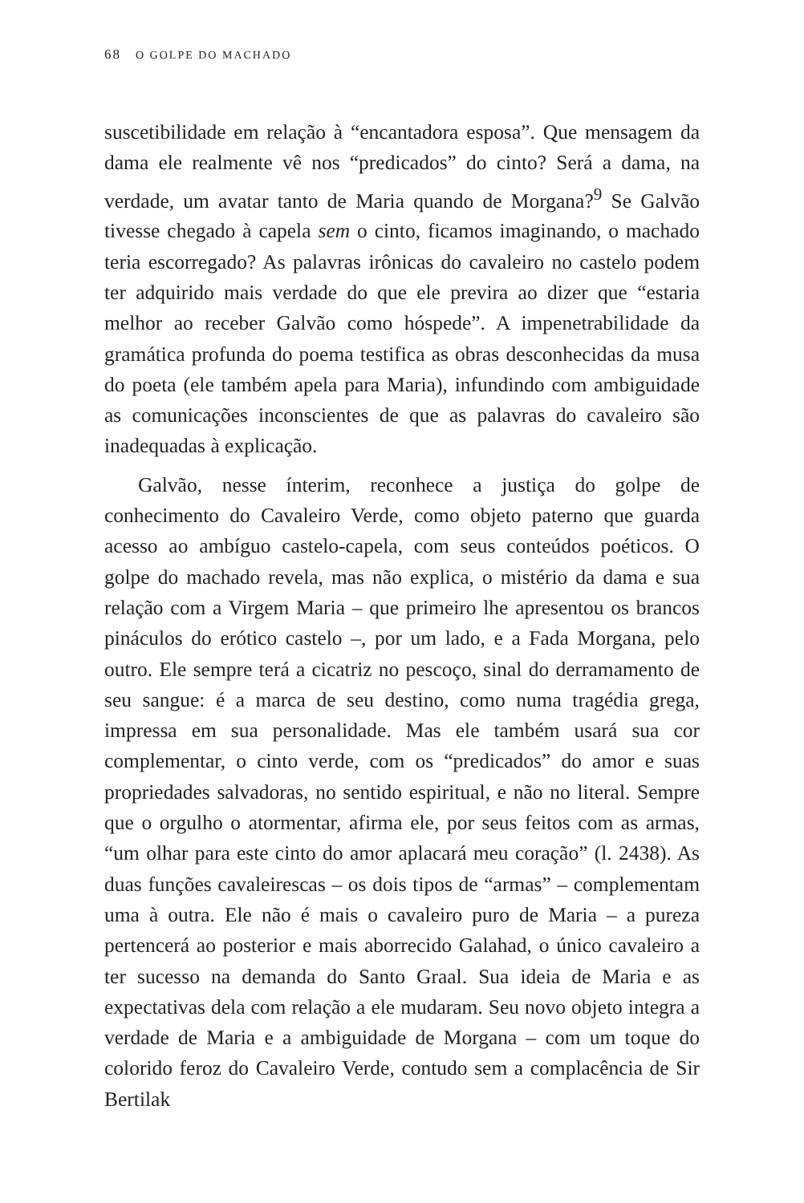68 O GOLPE DO MACHADO
suscetibilidade em relação à “encantadora esposa”. Que mensagem da dama ele realmente vê nos “predicados” do cinto? Será a dama, na verdade, um avatar tanto de Maria quando de Morgana?<sup>9</sup> Se Galvão tivesse chegado à capela sem o cinto, ficamos imaginando, o machado teria escorregado? As palavras irônicas do cavaleiro no castelo podem ter adquirido mais verdade do que ele previra ao dizer que “estaria melhor ao receber Galvão como hóspede”. A impenetrabilidade da gramática profunda do poema testifica as obras desconhecidas da musa do poeta (ele também apela para Maria), infundindo com ambiguidade as comunicações inconscientes de que as palavras do cavaleiro são inadequadas à explicação.
Galvão, nesse ínterim, reconhece a justiça do golpe de conhecimento do Cavaleiro Verde, como objeto paterno que guarda acesso ao ambíguo castelo-capela, com seus conteúdos poéticos. O golpe do machado revela, mas não explica, o mistério da dama e sua relação com a Virgem Maria – que primeiro lhe apresentou os brancos pináculos do erótico castelo –, por um lado, e a Fada Morgana, pelo outro. Ele sempre terá a cicatriz no pescoço, sinal do derramamento de seu sangue: é a marca de seu destino, como numa tragédia grega, impressa em sua personalidade. Mas ele também usará sua cor complementar, o cinto verde, com os “predicados” do amor e suas propriedades salvadoras, no sentido espiritual, e não no literal. Sempre que o orgulho o atormentar, afirma ele, por seus feitos com as armas, “um olhar para este cinto do amor aplacará meu coração” (l. 2438). As duas funções cavaleirescas – os dois tipos de “armas” – complementam uma à outra. Ele não é mais o cavaleiro puro de Maria – a pureza pertencerá ao posterior e mais aborrecido Galahad, o único cavaleiro a ter sucesso na demanda do Santo Graal. Sua ideia de Maria e as expectativas dela com relação a ele mudaram. Seu novo objeto integra a verdade de Maria e a ambiguidade de Morgana – com um toque do colorido feroz do Cavaleiro Verde, contudo sem a complacência de Sir Bertilak